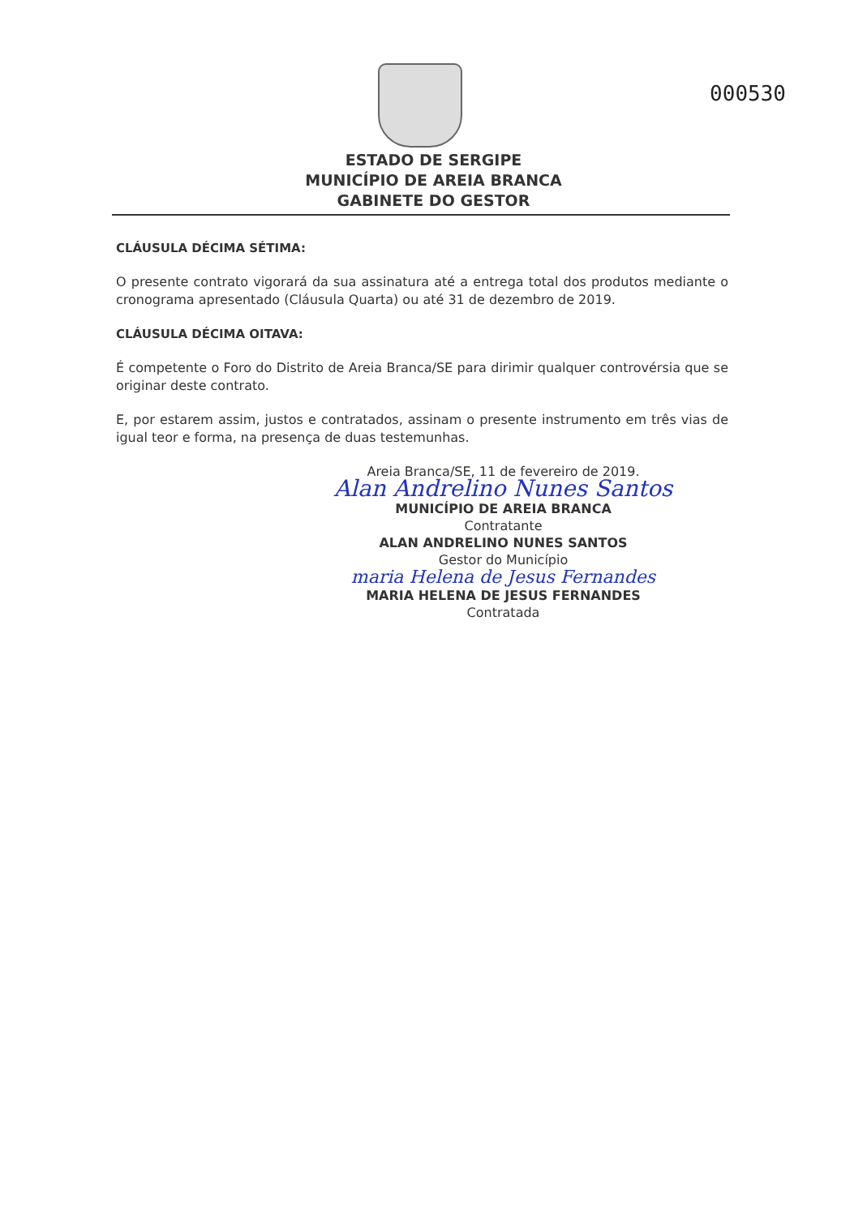000530
ESTADO DE SERGIPE
MUNICÍPIO DE AREIA BRANCA
GABINETE DO GESTOR
CLÁUSULA DÉCIMA SÉTIMA:
O presente contrato vigorará da sua assinatura até a entrega total dos produtos mediante o cronograma apresentado (Cláusula Quarta) ou até 31 de dezembro de 2019.
CLÁUSULA DÉCIMA OITAVA:
É competente o Foro do Distrito de Areia Branca/SE para dirimir qualquer controvérsia que se originar deste contrato.
E, por estarem assim, justos e contratados, assinam o presente instrumento em três vias de igual teor e forma, na presença de duas testemunhas.
Areia Branca/SE, 11 de fevereiro de 2019.
Alan Andrelino Nunes Santos
MUNICÍPIO DE AREIA BRANCA
Contratante
ALAN ANDRELINO NUNES SANTOS
Gestor do Município
maria Helena de Jesus Fernandes
MARIA HELENA DE JESUS FERNANDES
Contratada